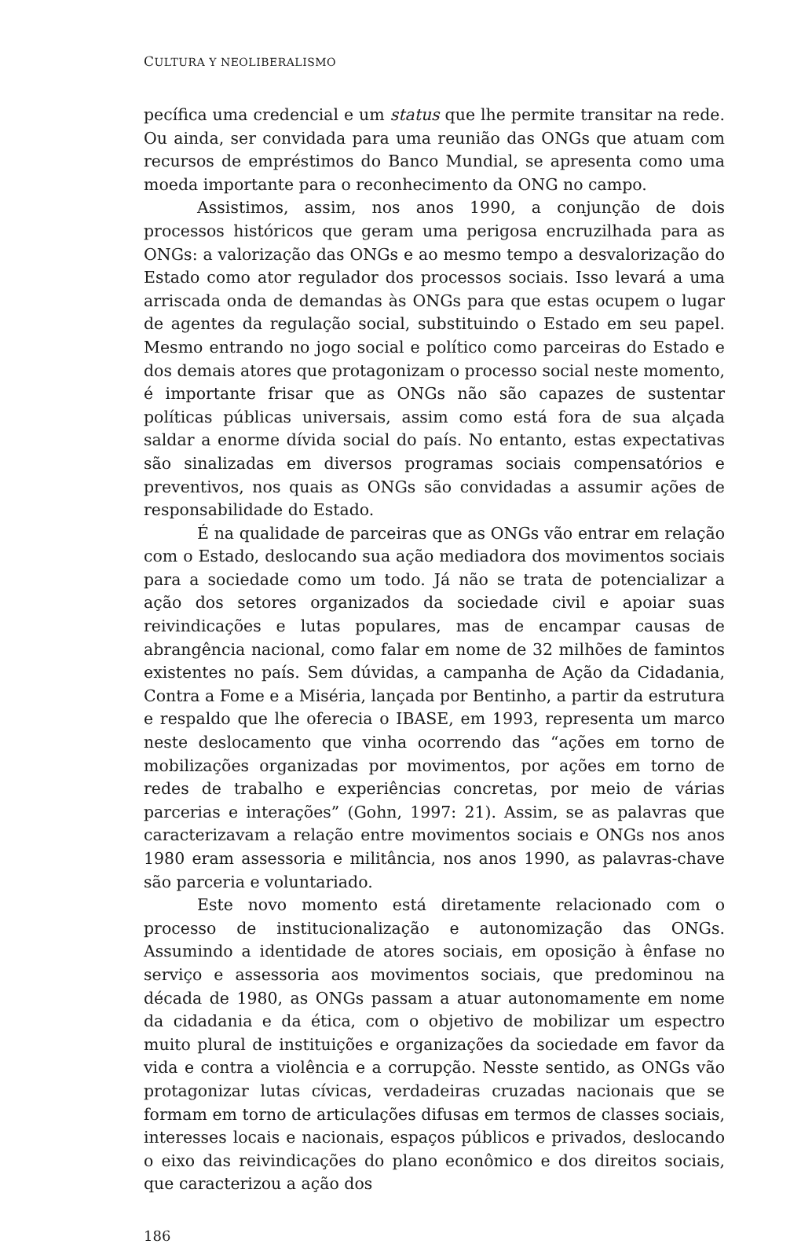CULTURA Y NEOLIBERALISMO
pecífica uma credencial e um status que lhe permite transitar na rede. Ou ainda, ser convidada para uma reunião das ONGs que atuam com recursos de empréstimos do Banco Mundial, se apresenta como uma moeda importante para o reconhecimento da ONG no campo.
Assistimos, assim, nos anos 1990, a conjunção de dois processos históricos que geram uma perigosa encruzilhada para as ONGs: a valorização das ONGs e ao mesmo tempo a desvalorização do Estado como ator regulador dos processos sociais. Isso levará a uma arriscada onda de demandas às ONGs para que estas ocupem o lugar de agentes da regulação social, substituindo o Estado em seu papel. Mesmo entrando no jogo social e político como parceiras do Estado e dos demais atores que protagonizam o processo social neste momento, é importante frisar que as ONGs não são capazes de sustentar políticas públicas universais, assim como está fora de sua alçada saldar a enorme dívida social do país. No entanto, estas expectativas são sinalizadas em diversos programas sociais compensatórios e preventivos, nos quais as ONGs são convidadas a assumir ações de responsabilidade do Estado.
É na qualidade de parceiras que as ONGs vão entrar em relação com o Estado, deslocando sua ação mediadora dos movimentos sociais para a sociedade como um todo. Já não se trata de potencializar a ação dos setores organizados da sociedade civil e apoiar suas reivindicações e lutas populares, mas de encampar causas de abrangência nacional, como falar em nome de 32 milhões de famintos existentes no país. Sem dúvidas, a campanha de Ação da Cidadania, Contra a Fome e a Miséria, lançada por Bentinho, a partir da estrutura e respaldo que lhe oferecia o IBASE, em 1993, representa um marco neste deslocamento que vinha ocorrendo das “ações em torno de mobilizações organizadas por movimentos, por ações em torno de redes de trabalho e experiências concretas, por meio de várias parcerias e interações” (Gohn, 1997: 21). Assim, se as palavras que caracterizavam a relação entre movimentos sociais e ONGs nos anos 1980 eram assessoria e militância, nos anos 1990, as palavras-chave são parceria e voluntariado.
Este novo momento está diretamente relacionado com o processo de institucionalização e autonomização das ONGs. Assumindo a identidade de atores sociais, em oposição à ênfase no serviço e assessoria aos movimentos sociais, que predominou na década de 1980, as ONGs passam a atuar autonomamente em nome da cidadania e da ética, com o objetivo de mobilizar um espectro muito plural de instituições e organizações da sociedade em favor da vida e contra a violência e a corrupção. Nesste sentido, as ONGs vão protagonizar lutas cívicas, verdadeiras cruzadas nacionais que se formam em torno de articulações difusas em termos de classes sociais, interesses locais e nacionais, espaços públicos e privados, deslocando o eixo das reivindicações do plano econômico e dos direitos sociais, que caracterizou a ação dos
186